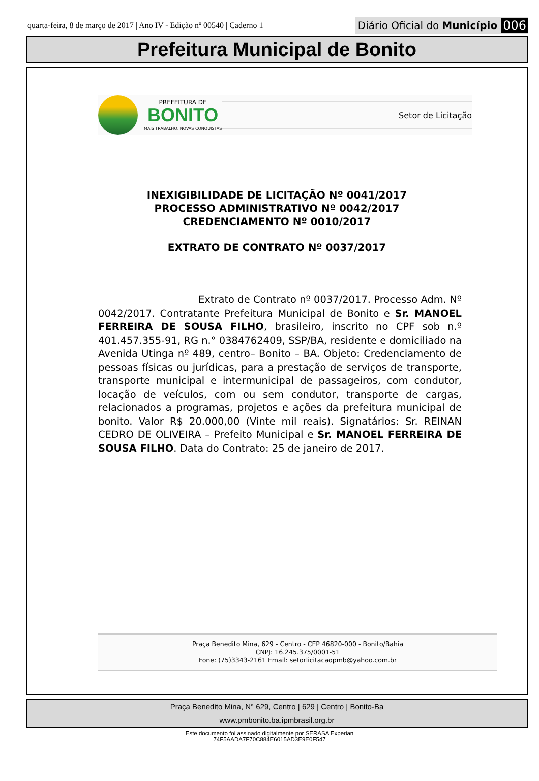quarta-feira, 8 de março de 2017 | Ano IV - Edição nº 00540 | Caderno 1 Diário Oficial do Município 006
Prefeitura Municipal de Bonito
PREFEITURA DE
BONITO
MAIS TRABALHO, NOVAS CONQUISTAS
Setor de Licitação
INEXIGIBILIDADE DE LICITAÇÃO Nº 0041/2017
PROCESSO ADMINISTRATIVO Nº 0042/2017
CREDENCIAMENTO Nº 0010/2017
EXTRATO DE CONTRATO Nº 0037/2017
Extrato de Contrato nº 0037/2017. Processo Adm. Nº 0042/2017. Contratante Prefeitura Municipal de Bonito e Sr. MANOEL FERREIRA DE SOUSA FILHO, brasileiro, inscrito no CPF sob n.º 401.457.355-91, RG n.° 0384762409, SSP/BA, residente e domiciliado na Avenida Utinga nº 489, centro– Bonito – BA. Objeto: Credenciamento de pessoas físicas ou jurídicas, para a prestação de serviços de transporte, transporte municipal e intermunicipal de passageiros, com condutor, locação de veículos, com ou sem condutor, transporte de cargas, relacionados a programas, projetos e ações da prefeitura municipal de bonito. Valor R$ 20.000,00 (Vinte mil reais). Signatários: Sr. REINAN CEDRO DE OLIVEIRA – Prefeito Municipal e Sr. MANOEL FERREIRA DE SOUSA FILHO. Data do Contrato: 25 de janeiro de 2017.
Praça Benedito Mina, 629 - Centro - CEP 46820-000 - Bonito/Bahia
CNPJ: 16.245.375/0001-51
Fone: (75)3343-2161 Email: setorlicitacaopmb@yahoo.com.br
Praça Benedito Mina, N° 629, Centro | 629 | Centro | Bonito-Ba
www.pmbonito.ba.ipmbrasil.org.br
Este documento foi assinado digitalmente por SERASA Experian
74F5AADA7F70C884E6015AD3E9E0F547